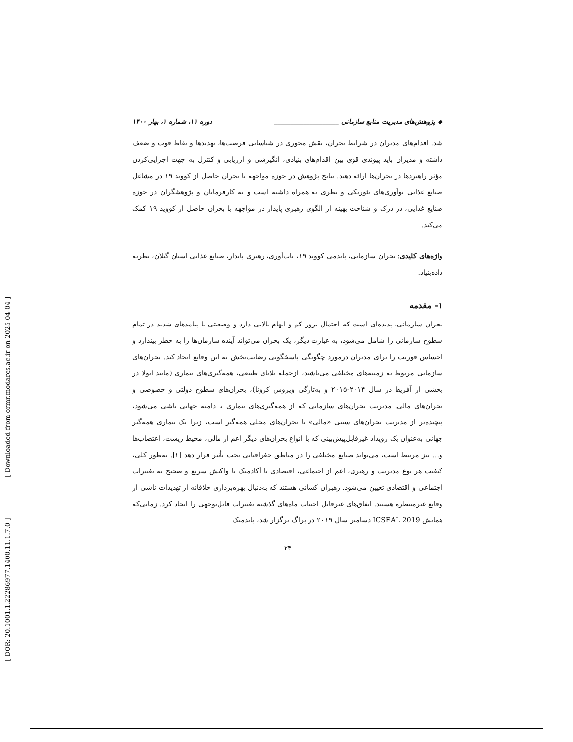[ DOR: 20.1001.1.22286977.1400.11.1.7.0 ] [ Downloaded from ormr.modares.ac.ir on 2025-04-04 ]
◆ پژوهش‌های مدیریت منابع سازمانی ____________________ دوره ۱۱، شماره ۱، بهار ۱۴۰۰
شد. اقدام‌های مدیران در شرایط بحران، نقش محوری در شناسایی فرصت‌ها، تهدیدها و نقاط قوت و ضعف داشته و مدیران باید پیوندی قوی بین اقدام‌های بنیادی، انگیزشی و ارزیابی و کنترل به جهت اجرایی‌کردن مؤثر راهبردها در بحران‌ها ارائه دهند. نتایج پژوهش در حوزه مواجهه با بحران حاصل از کووید ۱۹ در مشاغل صنایع غذایی نوآوری‌های تئوریکی و نظری به همراه داشته است و به کارفرمایان و پژوهشگران در حوزه صنایع غذایی، در درک و شناخت بهینه از الگوی رهبری پایدار در مواجهه با بحران حاصل از کووید ۱۹ کمک می‌کند.
واژه‌های کلیدی: بحران سازمانی، پاندمی کووید ۱۹، تاب‌آوری، رهبری پایدار، صنایع غذایی استان گیلان، نظریه داده‌بنیاد.
۱- مقدمه
بحران سازمانی، پدیده‌ای است که احتمال بروز کم و ابهام بالایی دارد و وضعیتی با پیامدهای شدید در تمام سطوح سازمانی را شامل می‌شود، به عبارت دیگر، یک بحران می‌تواند آینده سازمان‌ها را به خطر بیندازد و احساس فوریت را برای مدیران درمورد چگونگی پاسخگویی رضایت‌بخش به این وقایع ایجاد کند. بحران‌های سازمانی مربوط به زمینه‌های مختلفی می‌باشند، ازجمله بلایای طبیعی، همه‌گیری‌های بیماری (مانند ابولا در بخشی از آفریقا در سال ۲۰۱۴-۲۰۱۵ و به‌تازگی ویروس کرونا)، بحران‌های سطوح دولتی و خصوصی و بحران‌های مالی. مدیریت بحران‌های سازمانی که از همه‌گیری‌های بیماری با دامنه جهانی ناشی می‌شود، پیچیده‌تر از مدیریت بحران‌های سنتی «مالی» یا بحران‌های محلی همه‌گیر است، زیرا یک بیماری همه‌گیر جهانی به‌عنوان یک رویداد غیرقابل‌پیش‌بینی که با انواع بحران‌های دیگر اعم از مالی، محیط زیست، اعتصاب‌ها و... نیز مرتبط است، می‌تواند صنایع مختلفی را در مناطق جغرافیایی تحت تأثیر قرار دهد [۱]. به‌طور کلی، کیفیت هر نوع مدیریت و رهبری، اعم از اجتماعی، اقتصادی یا آکادمیک با واکنش سریع و صحیح به تغییرات اجتماعی و اقتصادی تعیین می‌شود. رهبران کسانی هستند که به‌دنبال بهره‌برداری خلاقانه از تهدیدات ناشی از وقایع غیرمنتظره هستند. اتفاق‌های غیرقابل اجتناب ماه‌های گذشته تغییرات قابل‌توجهی را ایجاد کرد. زمانی‌که همایش ICSEAL 2019 دسامبر سال ۲۰۱۹ در پراگ برگزار شد، پاندمیک
۲۴